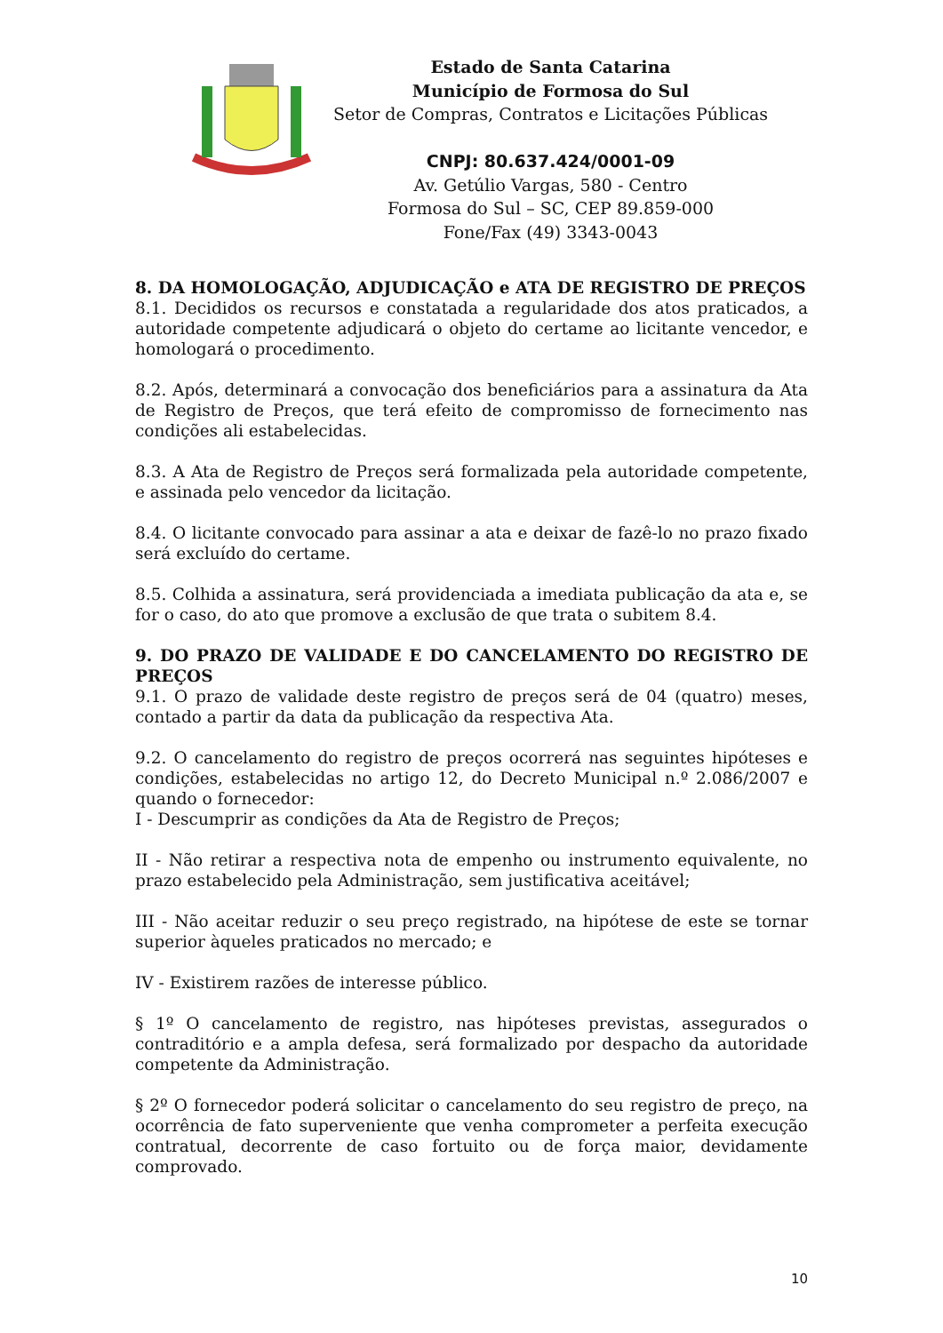Estado de Santa Catarina
Município de Formosa do Sul
Setor de Compras, Contratos e Licitações Públicas
CNPJ: 80.637.424/0001-09
Av. Getúlio Vargas, 580 - Centro
Formosa do Sul – SC, CEP 89.859-000
Fone/Fax (49) 3343-0043
8. DA HOMOLOGAÇÃO, ADJUDICAÇÃO e ATA DE REGISTRO DE PREÇOS
8.1. Decididos os recursos e constatada a regularidade dos atos praticados, a autoridade competente adjudicará o objeto do certame ao licitante vencedor, e homologará o procedimento.
8.2. Após, determinará a convocação dos beneficiários para a assinatura da Ata de Registro de Preços, que terá efeito de compromisso de fornecimento nas condições ali estabelecidas.
8.3. A Ata de Registro de Preços será formalizada pela autoridade competente, e assinada pelo vencedor da licitação.
8.4. O licitante convocado para assinar a ata e deixar de fazê-lo no prazo fixado será excluído do certame.
8.5. Colhida a assinatura, será providenciada a imediata publicação da ata e, se for o caso, do ato que promove a exclusão de que trata o subitem 8.4.
9. DO PRAZO DE VALIDADE E DO CANCELAMENTO DO REGISTRO DE PREÇOS
9.1. O prazo de validade deste registro de preços será de 04 (quatro) meses, contado a partir da data da publicação da respectiva Ata.
9.2. O cancelamento do registro de preços ocorrerá nas seguintes hipóteses e condições, estabelecidas no artigo 12, do Decreto Municipal n.º 2.086/2007 e quando o fornecedor:
I - Descumprir as condições da Ata de Registro de Preços;
II - Não retirar a respectiva nota de empenho ou instrumento equivalente, no prazo estabelecido pela Administração, sem justificativa aceitável;
III - Não aceitar reduzir o seu preço registrado, na hipótese de este se tornar superior àqueles praticados no mercado; e
IV - Existirem razões de interesse público.
§ 1º O cancelamento de registro, nas hipóteses previstas, assegurados o contraditório e a ampla defesa, será formalizado por despacho da autoridade competente da Administração.
§ 2º O fornecedor poderá solicitar o cancelamento do seu registro de preço, na ocorrência de fato superveniente que venha comprometer a perfeita execução contratual, decorrente de caso fortuito ou de força maior, devidamente comprovado.
10